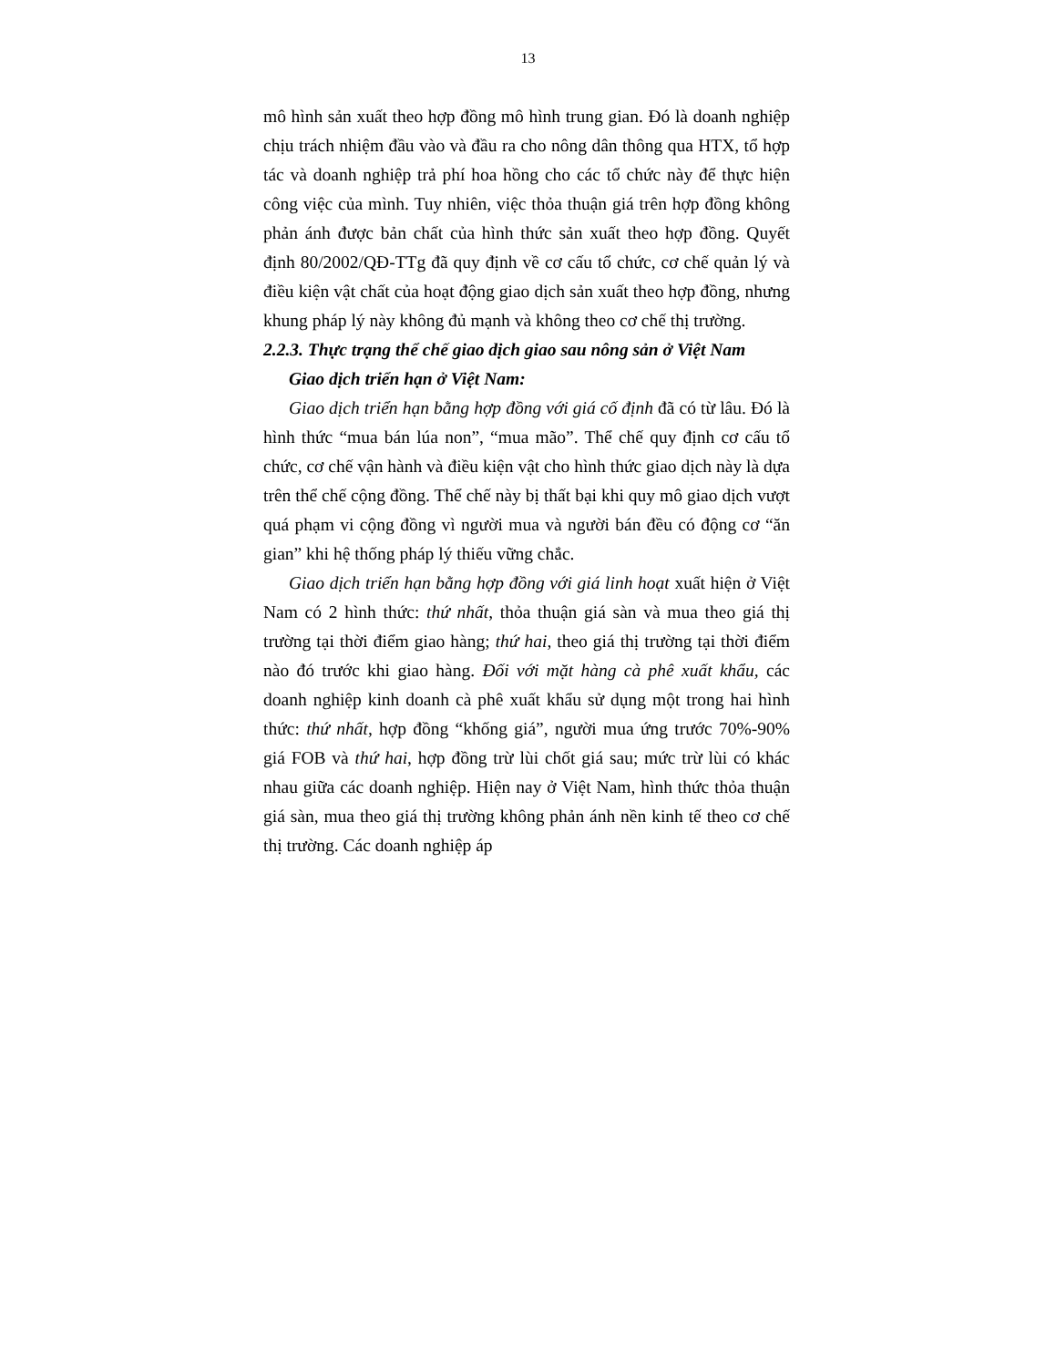13
mô hình sản xuất theo hợp đồng mô hình trung gian. Đó là doanh nghiệp chịu trách nhiệm đầu vào và đầu ra cho nông dân thông qua HTX, tổ hợp tác và doanh nghiệp trả phí hoa hồng cho các tổ chức này để thực hiện công việc của mình. Tuy nhiên, việc thỏa thuận giá trên hợp đồng không phản ánh được bản chất của hình thức sản xuất theo hợp đồng. Quyết định 80/2002/QĐ-TTg đã quy định về cơ cấu tổ chức, cơ chế quản lý và điều kiện vật chất của hoạt động giao dịch sản xuất theo hợp đồng, nhưng khung pháp lý này không đủ mạnh và không theo cơ chế thị trường.
2.2.3. Thực trạng thể chế giao dịch giao sau nông sản ở Việt Nam
Giao dịch triển hạn ở Việt Nam:
Giao dịch triển hạn bằng hợp đồng với giá cố định đã có từ lâu. Đó là hình thức “mua bán lúa non”, “mua mão”. Thể chế quy định cơ cấu tổ chức, cơ chế vận hành và điều kiện vật cho hình thức giao dịch này là dựa trên thể chế cộng đồng. Thể chế này bị thất bại khi quy mô giao dịch vượt quá phạm vi cộng đồng vì người mua và người bán đều có động cơ “ăn gian” khi hệ thống pháp lý thiếu vững chắc.
Giao dịch triển hạn bằng hợp đồng với giá linh hoạt xuất hiện ở Việt Nam có 2 hình thức: thứ nhất, thỏa thuận giá sàn và mua theo giá thị trường tại thời điểm giao hàng; thứ hai, theo giá thị trường tại thời điểm nào đó trước khi giao hàng. Đối với mặt hàng cà phê xuất khẩu, các doanh nghiệp kinh doanh cà phê xuất khẩu sử dụng một trong hai hình thức: thứ nhất, hợp đồng “khống giá”, người mua ứng trước 70%-90% giá FOB và thứ hai, hợp đồng trừ lùi chốt giá sau; mức trừ lùi có khác nhau giữa các doanh nghiệp. Hiện nay ở Việt Nam, hình thức thỏa thuận giá sàn, mua theo giá thị trường không phản ánh nền kinh tế theo cơ chế thị trường. Các doanh nghiệp áp